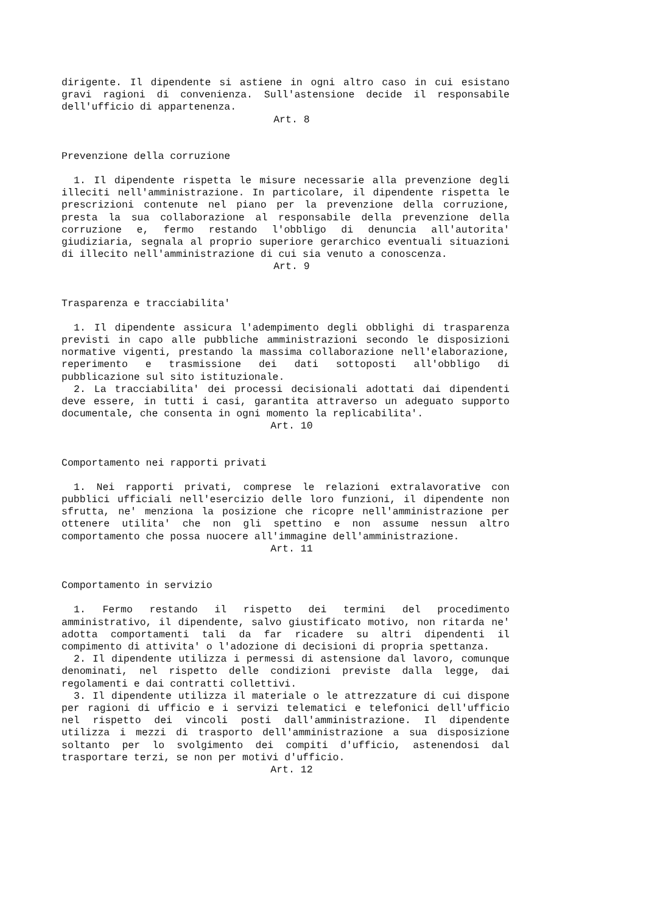dirigente. Il dipendente si astiene in ogni altro caso in cui esistano gravi ragioni di convenienza. Sull'astensione decide il responsabile dell'ufficio di appartenenza.
Art. 8
Prevenzione della corruzione
1. Il dipendente rispetta le misure necessarie alla prevenzione degli illeciti nell'amministrazione. In particolare, il dipendente rispetta le prescrizioni contenute nel piano per la prevenzione della corruzione, presta la sua collaborazione al responsabile della prevenzione della corruzione e, fermo restando l'obbligo di denuncia all'autorita' giudiziaria, segnala al proprio superiore gerarchico eventuali situazioni di illecito nell'amministrazione di cui sia venuto a conoscenza.
Art. 9
Trasparenza e tracciabilita'
1. Il dipendente assicura l'adempimento degli obblighi di trasparenza previsti in capo alle pubbliche amministrazioni secondo le disposizioni normative vigenti, prestando la massima collaborazione nell'elaborazione, reperimento e trasmissione dei dati sottoposti all'obbligo di pubblicazione sul sito istituzionale.
2. La tracciabilita' dei processi decisionali adottati dai dipendenti deve essere, in tutti i casi, garantita attraverso un adeguato supporto documentale, che consenta in ogni momento la replicabilita'.
Art. 10
Comportamento nei rapporti privati
1. Nei rapporti privati, comprese le relazioni extralavorative con pubblici ufficiali nell'esercizio delle loro funzioni, il dipendente non sfrutta, ne' menziona la posizione che ricopre nell'amministrazione per ottenere utilita' che non gli spettino e non assume nessun altro comportamento che possa nuocere all'immagine dell'amministrazione.
Art. 11
Comportamento in servizio
1. Fermo restando il rispetto dei termini del procedimento amministrativo, il dipendente, salvo giustificato motivo, non ritarda ne' adotta comportamenti tali da far ricadere su altri dipendenti il compimento di attivita' o l'adozione di decisioni di propria spettanza.
2. Il dipendente utilizza i permessi di astensione dal lavoro, comunque denominati, nel rispetto delle condizioni previste dalla legge, dai regolamenti e dai contratti collettivi.
3. Il dipendente utilizza il materiale o le attrezzature di cui dispone per ragioni di ufficio e i servizi telematici e telefonici dell'ufficio nel rispetto dei vincoli posti dall'amministrazione. Il dipendente utilizza i mezzi di trasporto dell'amministrazione a sua disposizione soltanto per lo svolgimento dei compiti d'ufficio, astenendosi dal trasportare terzi, se non per motivi d'ufficio.
Art. 12